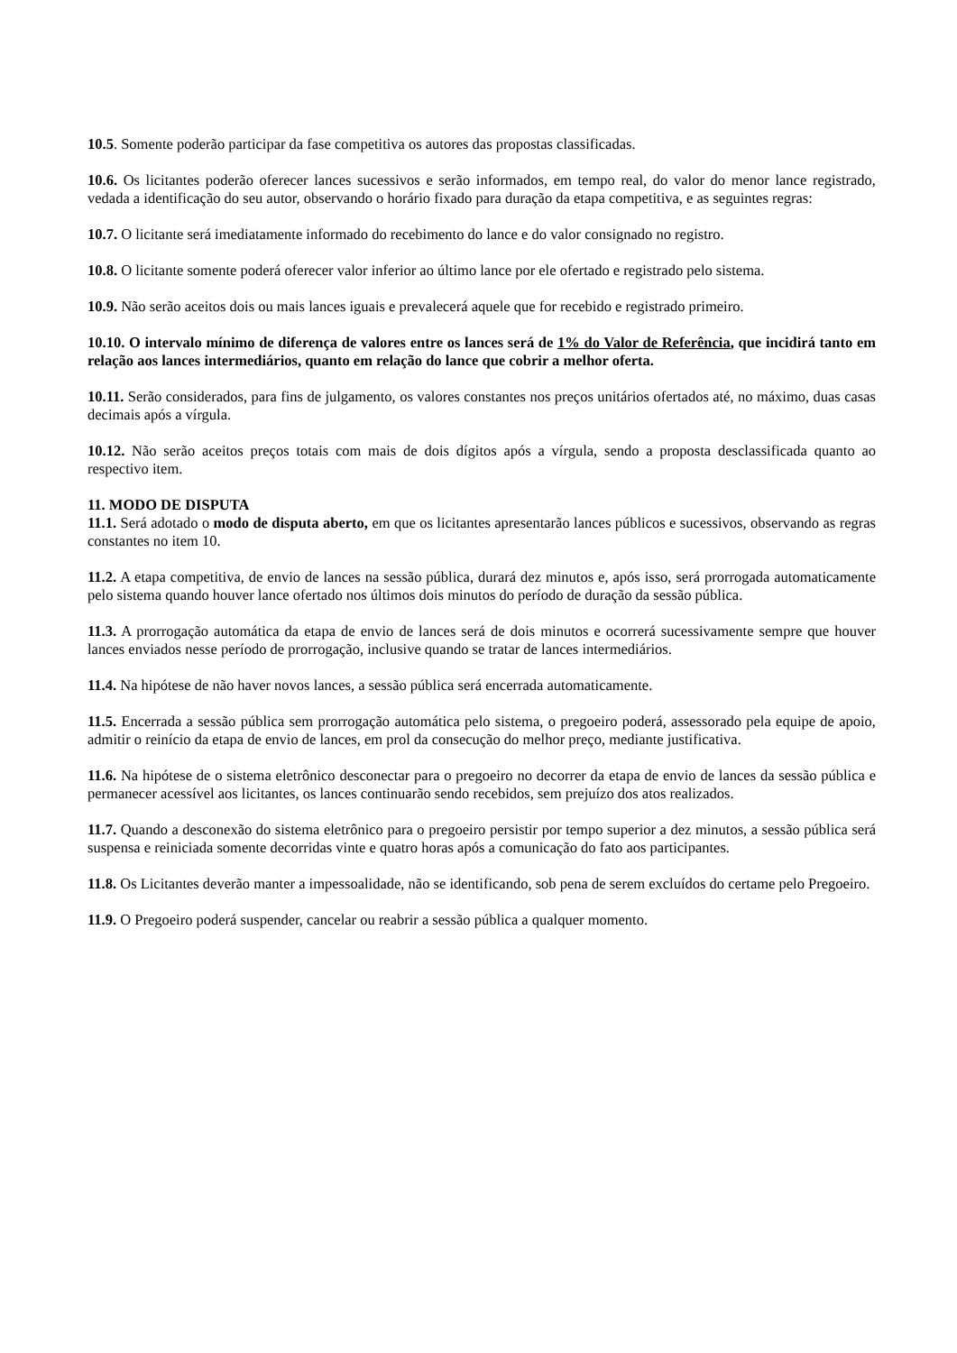10.5. Somente poderão participar da fase competitiva os autores das propostas classificadas.
10.6. Os licitantes poderão oferecer lances sucessivos e serão informados, em tempo real, do valor do menor lance registrado, vedada a identificação do seu autor, observando o horário fixado para duração da etapa competitiva, e as seguintes regras:
10.7. O licitante será imediatamente informado do recebimento do lance e do valor consignado no registro.
10.8. O licitante somente poderá oferecer valor inferior ao último lance por ele ofertado e registrado pelo sistema.
10.9. Não serão aceitos dois ou mais lances iguais e prevalecerá aquele que for recebido e registrado primeiro.
10.10. O intervalo mínimo de diferença de valores entre os lances será de 1% do Valor de Referência, que incidirá tanto em relação aos lances intermediários, quanto em relação do lance que cobrir a melhor oferta.
10.11. Serão considerados, para fins de julgamento, os valores constantes nos preços unitários ofertados até, no máximo, duas casas decimais após a vírgula.
10.12. Não serão aceitos preços totais com mais de dois dígitos após a vírgula, sendo a proposta desclassificada quanto ao respectivo item.
11. MODO DE DISPUTA
11.1. Será adotado o modo de disputa aberto, em que os licitantes apresentarão lances públicos e sucessivos, observando as regras constantes no item 10.
11.2. A etapa competitiva, de envio de lances na sessão pública, durará dez minutos e, após isso, será prorrogada automaticamente pelo sistema quando houver lance ofertado nos últimos dois minutos do período de duração da sessão pública.
11.3. A prorrogação automática da etapa de envio de lances será de dois minutos e ocorrerá sucessivamente sempre que houver lances enviados nesse período de prorrogação, inclusive quando se tratar de lances intermediários.
11.4. Na hipótese de não haver novos lances, a sessão pública será encerrada automaticamente.
11.5. Encerrada a sessão pública sem prorrogação automática pelo sistema, o pregoeiro poderá, assessorado pela equipe de apoio, admitir o reinício da etapa de envio de lances, em prol da consecução do melhor preço, mediante justificativa.
11.6. Na hipótese de o sistema eletrônico desconectar para o pregoeiro no decorrer da etapa de envio de lances da sessão pública e permanecer acessível aos licitantes, os lances continuarão sendo recebidos, sem prejuízo dos atos realizados.
11.7. Quando a desconexão do sistema eletrônico para o pregoeiro persistir por tempo superior a dez minutos, a sessão pública será suspensa e reiniciada somente decorridas vinte e quatro horas após a comunicação do fato aos participantes.
11.8. Os Licitantes deverão manter a impessoalidade, não se identificando, sob pena de serem excluídos do certame pelo Pregoeiro.
11.9. O Pregoeiro poderá suspender, cancelar ou reabrir a sessão pública a qualquer momento.